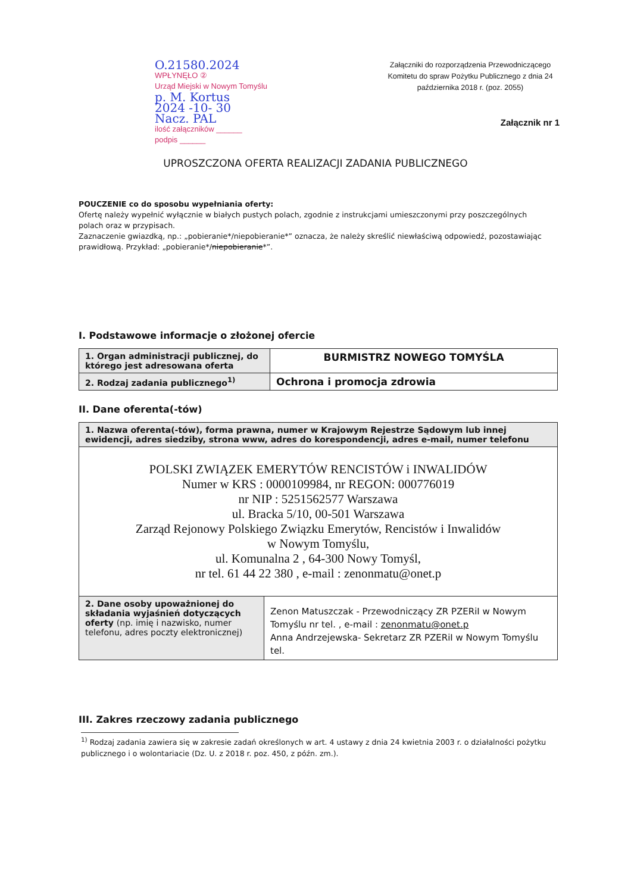O.21580.2024
WPŁYNĘŁO ②
Urząd Miejski w Nowym Tomyślu
p. M. Kortus
2024 -10- 30
Nacz. PAL
ilość załączników ______
podpis ______
Załączniki do rozporządzenia Przewodniczącego Komitetu do spraw Pożytku Publicznego z dnia 24 października 2018 r. (poz. 2055)
Załącznik nr 1
UPROSZCZONA OFERTA REALIZACJI ZADANIA PUBLICZNEGO
POUCZENIE co do sposobu wypełniania oferty:
Ofertę należy wypełnić wyłącznie w białych pustych polach, zgodnie z instrukcjami umieszczonymi przy poszczególnych polach oraz w przypisach.
Zaznaczenie gwiazdką, np.: „pobieranie*/niepobieranie*” oznacza, że należy skreślić niewłaściwą odpowiedź, pozostawiając prawidłową. Przykład: „pobieranie*/niepobieranie*”.
I. Podstawowe informacje o złożonej ofercie
| 1. Organ administracji publicznej, do którego jest adresowana oferta | BURMISTRZ NOWEGO TOMYŚLA |
| 2. Rodzaj zadania publicznego<sup>1)</sup> | Ochrona i promocja zdrowia |
II. Dane oferenta(-tów)
| 1. Nazwa oferenta(-tów), forma prawna, numer w Krajowym Rejestrze Sądowym lub innej ewidencji, adres siedziby, strona www, adres do korespondencji, adres e-mail, numer telefonu | |
| POLSKI ZWIĄZEK EMERYTÓW RENCISTÓW i INWALIDÓW Numer w KRS : 0000109984, nr REGON: 000776019 nr NIP : 5251562577 Warszawa ul. Bracka 5/10, 00-501 Warszawa Zarząd Rejonowy Polskiego Związku Emerytów, Rencistów i Inwalidów w Nowym Tomyślu, ul. Komunalna 2 , 64-300 Nowy Tomyśl, nr tel. 61 44 22 380 , e-mail : zenonmatu@onet.p | |
| 2. Dane osoby upoważnionej do składania wyjaśnień dotyczących oferty (np. imię i nazwisko, numer telefonu, adres poczty elektronicznej) | Zenon Matuszczak - Przewodniczący ZR PZERiI w Nowym Tomyślu nr tel. , e-mail : zenonmatu@onet.p Anna Andrzejewska- Sekretarz ZR PZERiI w Nowym Tomyślu tel. |
III. Zakres rzeczowy zadania publicznego
<sup>1)</sup> Rodzaj zadania zawiera się w zakresie zadań określonych w art. 4 ustawy z dnia 24 kwietnia 2003 r. o działalności pożytku publicznego i o wolontariacie (Dz. U. z 2018 r. poz. 450, z późn. zm.).